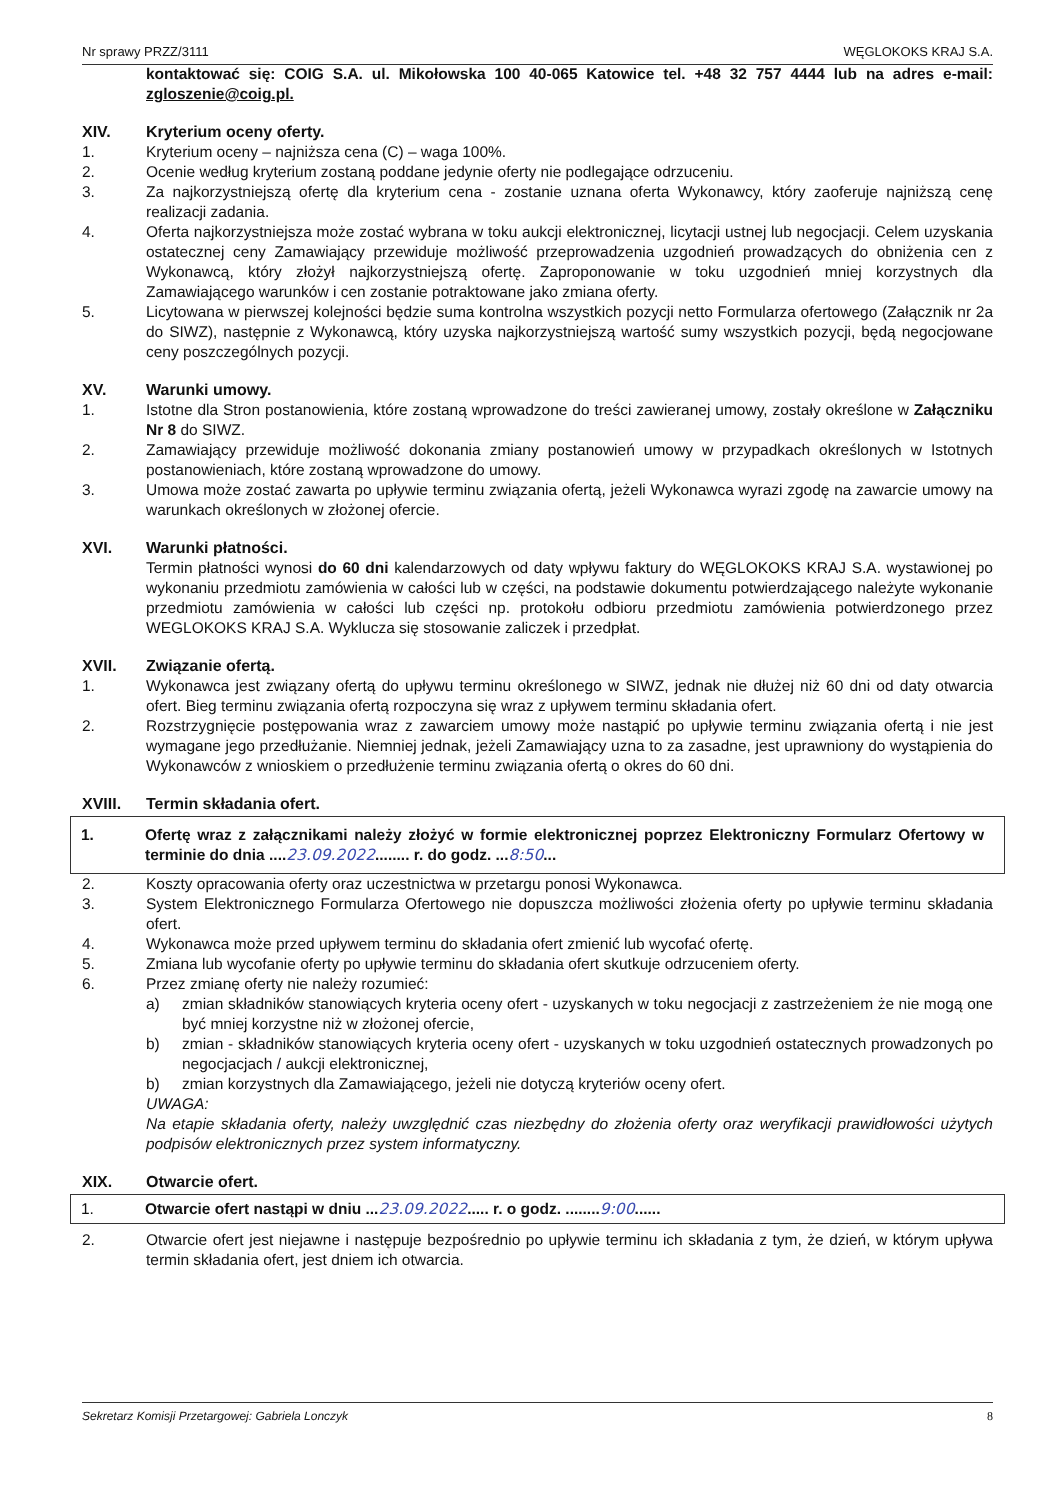Nr sprawy PRZZ/3111 WĘGLOKOKS KRAJ S.A.
kontaktować się: COIG S.A. ul. Mikołowska 100 40-065 Katowice tel. +48 32 757 4444 lub na adres e-mail: zgloszenie@coig.pl.
XIV. Kryterium oceny oferty.
1. Kryterium oceny – najniższa cena (C) – waga 100%.
2. Ocenie według kryterium zostaną poddane jedynie oferty nie podlegające odrzuceniu.
3. Za najkorzystniejszą ofertę dla kryterium cena - zostanie uznana oferta Wykonawcy, który zaoferuje najniższą cenę realizacji zadania.
4. Oferta najkorzystniejsza może zostać wybrana w toku aukcji elektronicznej, licytacji ustnej lub negocjacji. Celem uzyskania ostatecznej ceny Zamawiający przewiduje możliwość przeprowadzenia uzgodnień prowadzących do obniżenia cen z Wykonawcą, który złożył najkorzystniejszą ofertę. Zaproponowanie w toku uzgodnień mniej korzystnych dla Zamawiającego warunków i cen zostanie potraktowane jako zmiana oferty.
5. Licytowana w pierwszej kolejności będzie suma kontrolna wszystkich pozycji netto Formularza ofertowego (Załącznik nr 2a do SIWZ), następnie z Wykonawcą, który uzyska najkorzystniejszą wartość sumy wszystkich pozycji, będą negocjowane ceny poszczególnych pozycji.
XV. Warunki umowy.
1. Istotne dla Stron postanowienia, które zostaną wprowadzone do treści zawieranej umowy, zostały określone w Załączniku Nr 8 do SIWZ.
2. Zamawiający przewiduje możliwość dokonania zmiany postanowień umowy w przypadkach określonych w Istotnych postanowieniach, które zostaną wprowadzone do umowy.
3. Umowa może zostać zawarta po upływie terminu związania ofertą, jeżeli Wykonawca wyrazi zgodę na zawarcie umowy na warunkach określonych w złożonej ofercie.
XVI. Warunki płatności.
Termin płatności wynosi do 60 dni kalendarzowych od daty wpływu faktury do WĘGLOKOKS KRAJ S.A. wystawionej po wykonaniu przedmiotu zamówienia w całości lub w części, na podstawie dokumentu potwierdzającego należyte wykonanie przedmiotu zamówienia w całości lub części np. protokołu odbioru przedmiotu zamówienia potwierdzonego przez WEGLOKOKS KRAJ S.A. Wyklucza się stosowanie zaliczek i przedpłat.
XVII. Związanie ofertą.
1. Wykonawca jest związany ofertą do upływu terminu określonego w SIWZ, jednak nie dłużej niż 60 dni od daty otwarcia ofert. Bieg terminu związania ofertą rozpoczyna się wraz z upływem terminu składania ofert.
2. Rozstrzygnięcie postępowania wraz z zawarciem umowy może nastąpić po upływie terminu związania ofertą i nie jest wymagane jego przedłużanie. Niemniej jednak, jeżeli Zamawiający uzna to za zasadne, jest uprawniony do wystąpienia do Wykonawców z wnioskiem o przedłużenie terminu związania ofertą o okres do 60 dni.
XVIII. Termin składania ofert.
1. Ofertę wraz z załącznikami należy złożyć w formie elektronicznej poprzez Elektroniczny Formularz Ofertowy w terminie do dnia ....23.09.2022........ r. do godz. ...8:50...
2. Koszty opracowania oferty oraz uczestnictwa w przetargu ponosi Wykonawca.
3. System Elektronicznego Formularza Ofertowego nie dopuszcza możliwości złożenia oferty po upływie terminu składania ofert.
4. Wykonawca może przed upływem terminu do składania ofert zmienić lub wycofać ofertę.
5. Zmiana lub wycofanie oferty po upływie terminu do składania ofert skutkuje odrzuceniem oferty.
6. Przez zmianę oferty nie należy rozumieć:
a) zmian składników stanowiących kryteria oceny ofert - uzyskanych w toku negocjacji z zastrzeżeniem że nie mogą one być mniej korzystne niż w złożonej ofercie,
b) zmian - składników stanowiących kryteria oceny ofert - uzyskanych w toku uzgodnień ostatecznych prowadzonych po negocjacjach / aukcji elektronicznej,
b) zmian korzystnych dla Zamawiającego, jeżeli nie dotyczą kryteriów oceny ofert.
UWAGA:
Na etapie składania oferty, należy uwzględnić czas niezbędny do złożenia oferty oraz weryfikacji prawidłowości użytych podpisów elektronicznych przez system informatyczny.
XIX. Otwarcie ofert.
1. Otwarcie ofert nastąpi w dniu ...23.09.2022..... r. o godz. ........9:00......
2. Otwarcie ofert jest niejawne i następuje bezpośrednio po upływie terminu ich składania z tym, że dzień, w którym upływa termin składania ofert, jest dniem ich otwarcia.
Sekretarz Komisji Przetargowej: Gabriela Lonczyk 8